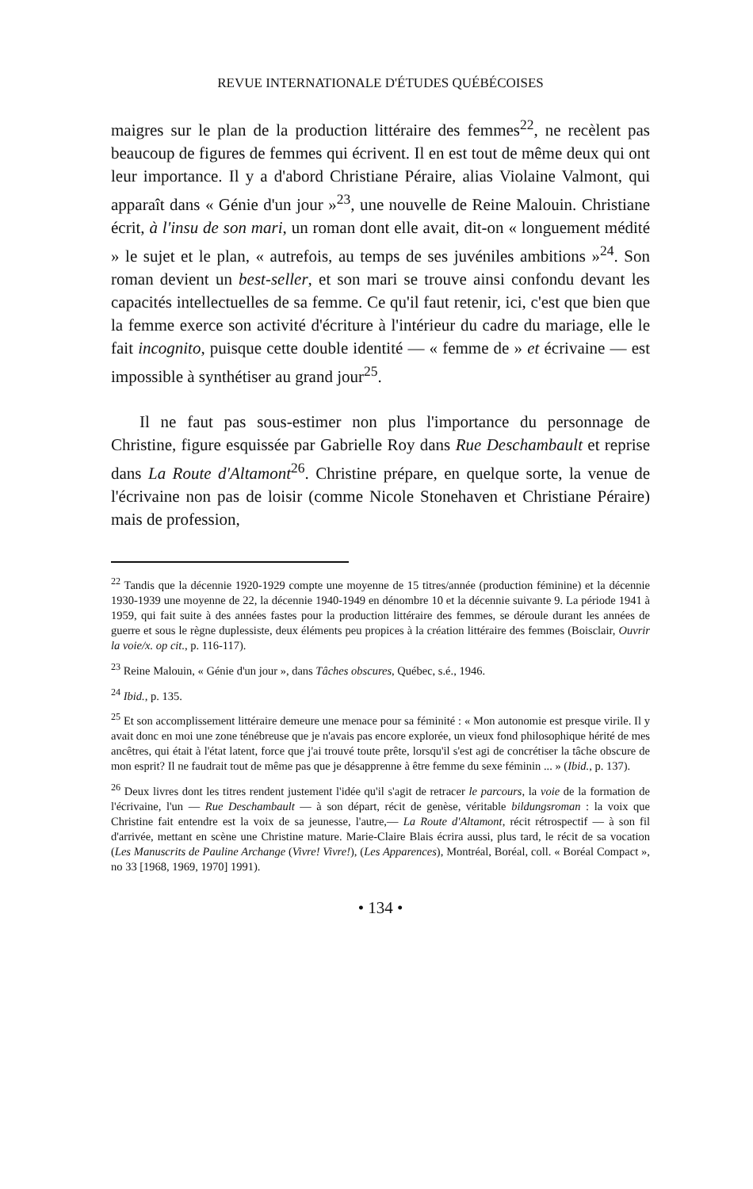REVUE INTERNATIONALE D'ÉTUDES QUÉBÉCOISES
maigres sur le plan de la production littéraire des femmes<sup>22</sup>, ne recèlent pas beaucoup de figures de femmes qui écrivent. Il en est tout de même deux qui ont leur importance. Il y a d'abord Christiane Péraire, alias Violaine Valmont, qui apparaît dans « Génie d'un jour »<sup>23</sup>, une nouvelle de Reine Malouin. Christiane écrit, à l'insu de son mari, un roman dont elle avait, dit-on « longuement médité » le sujet et le plan, « autrefois, au temps de ses juvéniles ambitions »<sup>24</sup>. Son roman devient un best-seller, et son mari se trouve ainsi confondu devant les capacités intellectuelles de sa femme. Ce qu'il faut retenir, ici, c'est que bien que la femme exerce son activité d'écriture à l'intérieur du cadre du mariage, elle le fait incognito, puisque cette double identité — « femme de » et écrivaine — est impossible à synthétiser au grand jour<sup>25</sup>.
Il ne faut pas sous-estimer non plus l'importance du personnage de Christine, figure esquissée par Gabrielle Roy dans Rue Deschambault et reprise dans La Route d'Altamont<sup>26</sup>. Christine prépare, en quelque sorte, la venue de l'écrivaine non pas de loisir (comme Nicole Stonehaven et Christiane Péraire) mais de profession,
<sup>22</sup> Tandis que la décennie 1920-1929 compte une moyenne de 15 titres/année (production féminine) et la décennie 1930-1939 une moyenne de 22, la décennie 1940-1949 en dénombre 10 et la décennie suivante 9. La période 1941 à 1959, qui fait suite à des années fastes pour la production littéraire des femmes, se déroule durant les années de guerre et sous le règne duplessiste, deux éléments peu propices à la création littéraire des femmes (Boisclair, Ouvrir la voie/x. op cit., p. 116-117).
<sup>23</sup> Reine Malouin, « Génie d'un jour », dans Tâches obscures, Québec, s.é., 1946.
<sup>24</sup> Ibid., p. 135.
<sup>25</sup> Et son accomplissement littéraire demeure une menace pour sa féminité : « Mon autonomie est presque virile. Il y avait donc en moi une zone ténébreuse que je n'avais pas encore explorée, un vieux fond philosophique hérité de mes ancêtres, qui était à l'état latent, force que j'ai trouvé toute prête, lorsqu'il s'est agi de concrétiser la tâche obscure de mon esprit? Il ne faudrait tout de même pas que je désapprenne à être femme du sexe féminin ... » (Ibid., p. 137).
<sup>26</sup> Deux livres dont les titres rendent justement l'idée qu'il s'agit de retracer le parcours, la voie de la formation de l'écrivaine, l'un — Rue Deschambault — à son départ, récit de genèse, véritable bildungsroman : la voix que Christine fait entendre est la voix de sa jeunesse, l'autre,— La Route d'Altamont, récit rétrospectif — à son fil d'arrivée, mettant en scène une Christine mature. Marie-Claire Blais écrira aussi, plus tard, le récit de sa vocation (Les Manuscrits de Pauline Archange (Vivre! Vivre!), (Les Apparences), Montréal, Boréal, coll. « Boréal Compact », no 33 [1968, 1969, 1970] 1991).
• 134 •